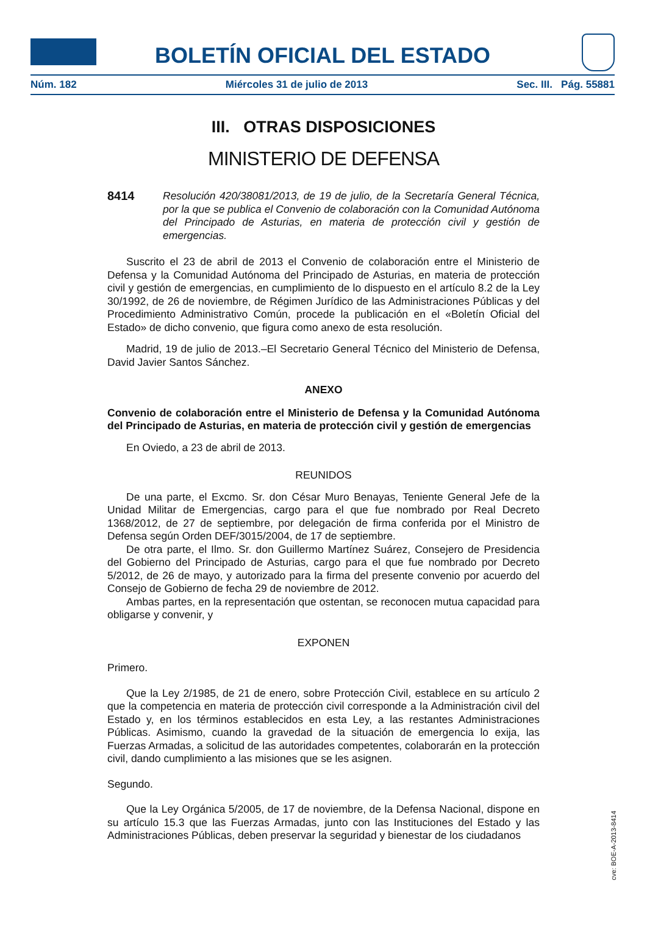BOLETÍN OFICIAL DEL ESTADO
Núm. 182 Miércoles 31 de julio de 2013 Sec. III. Pág. 55881
III. OTRAS DISPOSICIONES
MINISTERIO DE DEFENSA
8414 Resolución 420/38081/2013, de 19 de julio, de la Secretaría General Técnica, por la que se publica el Convenio de colaboración con la Comunidad Autónoma del Principado de Asturias, en materia de protección civil y gestión de emergencias.
Suscrito el 23 de abril de 2013 el Convenio de colaboración entre el Ministerio de Defensa y la Comunidad Autónoma del Principado de Asturias, en materia de protección civil y gestión de emergencias, en cumplimiento de lo dispuesto en el artículo 8.2 de la Ley 30/1992, de 26 de noviembre, de Régimen Jurídico de las Administraciones Públicas y del Procedimiento Administrativo Común, procede la publicación en el «Boletín Oficial del Estado» de dicho convenio, que figura como anexo de esta resolución.
Madrid, 19 de julio de 2013.–El Secretario General Técnico del Ministerio de Defensa, David Javier Santos Sánchez.
ANEXO
Convenio de colaboración entre el Ministerio de Defensa y la Comunidad Autónoma del Principado de Asturias, en materia de protección civil y gestión de emergencias
En Oviedo, a 23 de abril de 2013.
REUNIDOS
De una parte, el Excmo. Sr. don César Muro Benayas, Teniente General Jefe de la Unidad Militar de Emergencias, cargo para el que fue nombrado por Real Decreto 1368/2012, de 27 de septiembre, por delegación de firma conferida por el Ministro de Defensa según Orden DEF/3015/2004, de 17 de septiembre.
De otra parte, el Ilmo. Sr. don Guillermo Martínez Suárez, Consejero de Presidencia del Gobierno del Principado de Asturias, cargo para el que fue nombrado por Decreto 5/2012, de 26 de mayo, y autorizado para la firma del presente convenio por acuerdo del Consejo de Gobierno de fecha 29 de noviembre de 2012.
Ambas partes, en la representación que ostentan, se reconocen mutua capacidad para obligarse y convenir, y
EXPONEN
Primero.
Que la Ley 2/1985, de 21 de enero, sobre Protección Civil, establece en su artículo 2 que la competencia en materia de protección civil corresponde a la Administración civil del Estado y, en los términos establecidos en esta Ley, a las restantes Administraciones Públicas. Asimismo, cuando la gravedad de la situación de emergencia lo exija, las Fuerzas Armadas, a solicitud de las autoridades competentes, colaborarán en la protección civil, dando cumplimiento a las misiones que se les asignen.
Segundo.
Que la Ley Orgánica 5/2005, de 17 de noviembre, de la Defensa Nacional, dispone en su artículo 15.3 que las Fuerzas Armadas, junto con las Instituciones del Estado y las Administraciones Públicas, deben preservar la seguridad y bienestar de los ciudadanos
cve: BOE-A-2013-8414